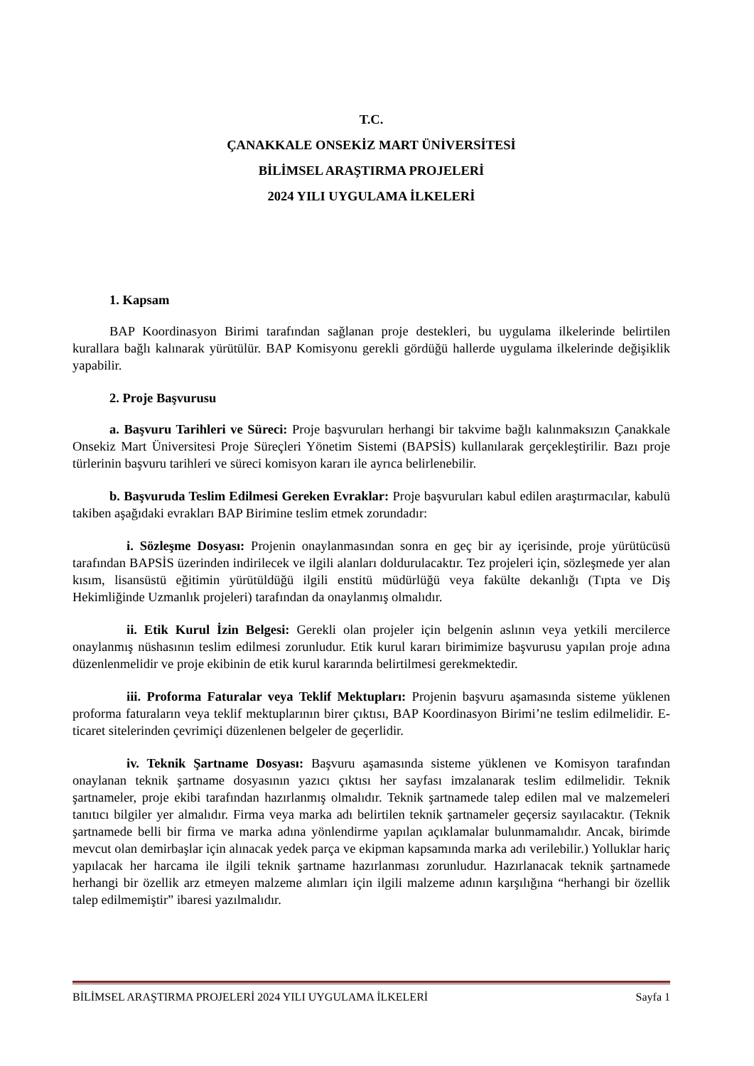T.C.
ÇANAKKALE ONSEKİZ MART ÜNİVERSİTESİ
BİLİMSEL ARAŞTIRMA PROJELERİ
2024 YILI UYGULAMA İLKELERİ
1. Kapsam
BAP Koordinasyon Birimi tarafından sağlanan proje destekleri, bu uygulama ilkelerinde belirtilen kurallara bağlı kalınarak yürütülür. BAP Komisyonu gerekli gördüğü hallerde uygulama ilkelerinde değişiklik yapabilir.
2. Proje Başvurusu
a. Başvuru Tarihleri ve Süreci: Proje başvuruları herhangi bir takvime bağlı kalınmaksızın Çanakkale Onsekiz Mart Üniversitesi Proje Süreçleri Yönetim Sistemi (BAPSİS) kullanılarak gerçekleştirilir. Bazı proje türlerinin başvuru tarihleri ve süreci komisyon kararı ile ayrıca belirlenebilir.
b. Başvuruda Teslim Edilmesi Gereken Evraklar: Proje başvuruları kabul edilen araştırmacılar, kabulü takiben aşağıdaki evrakları BAP Birimine teslim etmek zorundadır:
i. Sözleşme Dosyası: Projenin onaylanmasından sonra en geç bir ay içerisinde, proje yürütücüsü tarafından BAPSİS üzerinden indirilecek ve ilgili alanları doldurulacaktır. Tez projeleri için, sözleşmede yer alan kısım, lisansüstü eğitimin yürütüldüğü ilgili enstitü müdürlüğü veya fakülte dekanlığı (Tıpta ve Diş Hekimliğinde Uzmanlık projeleri) tarafından da onaylanmış olmalıdır.
ii. Etik Kurul İzin Belgesi: Gerekli olan projeler için belgenin aslının veya yetkili mercilerce onaylanmış nüshasının teslim edilmesi zorunludur. Etik kurul kararı birimimize başvurusu yapılan proje adına düzenlenmelidir ve proje ekibinin de etik kurul kararında belirtilmesi gerekmektedir.
iii. Proforma Faturalar veya Teklif Mektupları: Projenin başvuru aşamasında sisteme yüklenen proforma faturaların veya teklif mektuplarının birer çıktısı, BAP Koordinasyon Birimi’ne teslim edilmelidir. E-ticaret sitelerinden çevrimiçi düzenlenen belgeler de geçerlidir.
iv. Teknik Şartname Dosyası: Başvuru aşamasında sisteme yüklenen ve Komisyon tarafından onaylanan teknik şartname dosyasının yazıcı çıktısı her sayfası imzalanarak teslim edilmelidir. Teknik şartnameler, proje ekibi tarafından hazırlanmış olmalıdır. Teknik şartnamede talep edilen mal ve malzemeleri tanıtıcı bilgiler yer almalıdır. Firma veya marka adı belirtilen teknik şartnameler geçersiz sayılacaktır. (Teknik şartnamede belli bir firma ve marka adına yönlendirme yapılan açıklamalar bulunmamalıdır. Ancak, birimde mevcut olan demirbaşlar için alınacak yedek parça ve ekipman kapsamında marka adı verilebilir.) Yolluklar hariç yapılacak her harcama ile ilgili teknik şartname hazırlanması zorunludur. Hazırlanacak teknik şartnamede herhangi bir özellik arz etmeyen malzeme alımları için ilgili malzeme adının karşılığına “herhangi bir özellik talep edilmemiştir” ibaresi yazılmalıdır.
BİLİMSEL ARAŞTIRMA PROJELERİ 2024 YILI UYGULAMA İLKELERİ Sayfa 1